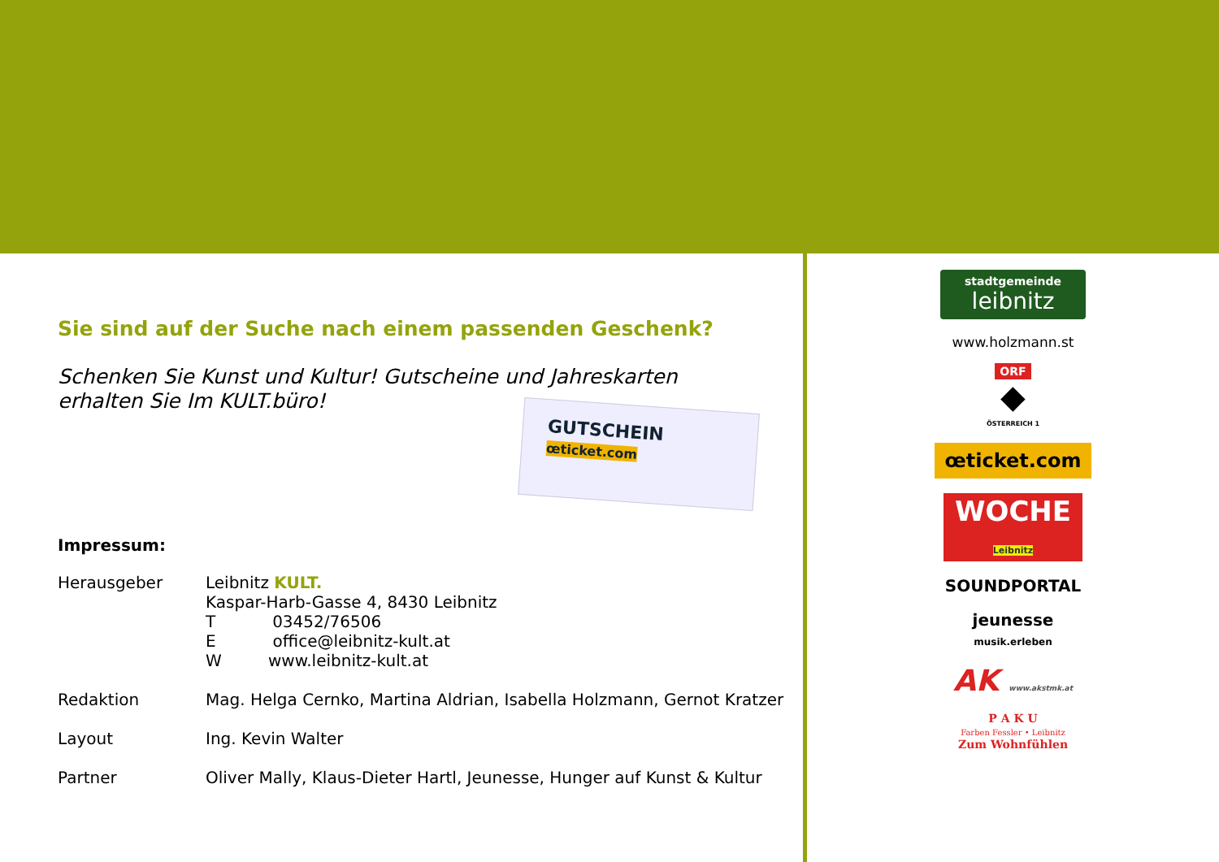Sie sind auf der Suche nach einem passenden Geschenk?
Schenken Sie Kunst und Kultur! Gutscheine und Jahreskarten
erhalten Sie Im KULT.büro!
GUTSCHEIN
œticket.com
Impressum:
Herausgeber Leibnitz KULT.
Kaspar-Harb-Gasse 4, 8430 Leibnitz
T 03452/76506
E office@leibnitz-kult.at
W www.leibnitz-kult.at
Redaktion Mag. Helga Cernko, Martina Aldrian, Isabella Holzmann, Gernot Kratzer
Layout Ing. Kevin Walter
Partner Oliver Mally, Klaus-Dieter Hartl, Jeunesse, Hunger auf Kunst & Kultur
stadtgemeinde
leibnitz
www.holzmann.st
ORF
◆
ÖSTERREICH 1
œticket.com
WOCHE
Leibnitz
SOUNDPORTAL
jeunesse
musik.erleben
AK www.akstmk.at
P A K U
Farben Fessler • Leibnitz
Zum Wohnfühlen